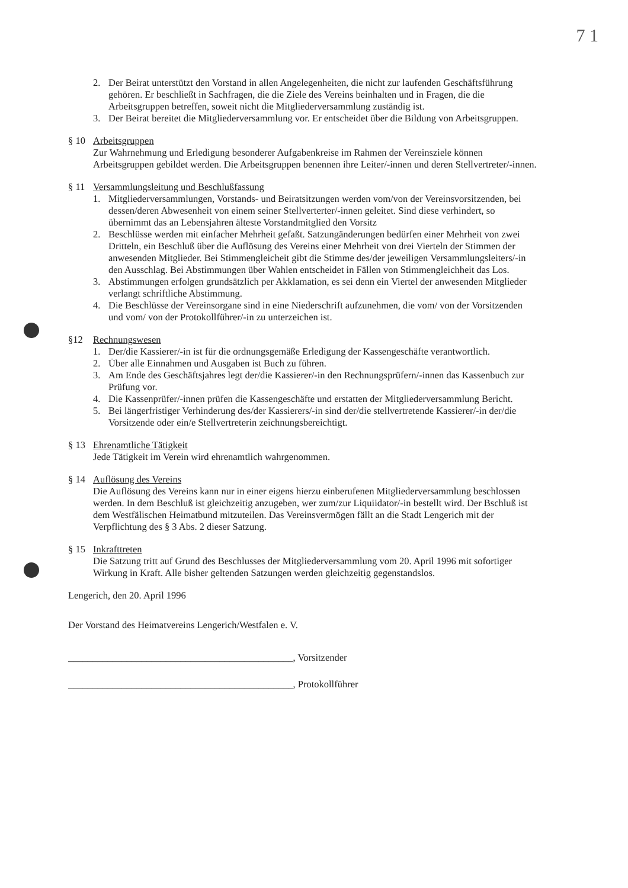7 1
2. Der Beirat unterstützt den Vorstand in allen Angelegenheiten, die nicht zur laufenden Geschäftsführung gehören. Er beschließt in Sachfragen, die die Ziele des Vereins beinhalten und in Fragen, die die Arbeitsgruppen betreffen, soweit nicht die Mitgliederversammlung zuständig ist.
3. Der Beirat bereitet die Mitgliederversammlung vor. Er entscheidet über die Bildung von Arbeitsgruppen.
§ 10 Arbeitsgruppen
Zur Wahrnehmung und Erledigung besonderer Aufgabenkreise im Rahmen der Vereinsziele können Arbeitsgruppen gebildet werden. Die Arbeitsgruppen benennen ihre Leiter/-innen und deren Stellvertreter/-innen.
§ 11 Versammlungsleitung und Beschlußfassung
1. Mitgliederversammlungen, Vorstands- und Beiratsitzungen werden vom/von der Vereinsvorsitzenden, bei dessen/deren Abwesenheit von einem seiner Stellverterter/-innen geleitet. Sind diese verhindert, so übernimmt das an Lebensjahren älteste Vorstandmitglied den Vorsitz
2. Beschlüsse werden mit einfacher Mehrheit gefaßt. Satzungänderungen bedürfen einer Mehrheit von zwei Dritteln, ein Beschluß über die Auflösung des Vereins einer Mehrheit von drei Vierteln der Stimmen der anwesenden Mitglieder. Bei Stimmengleicheit gibt die Stimme des/der jeweiligen Versammlungsleiters/-in den Ausschlag. Bei Abstimmungen über Wahlen entscheidet in Fällen von Stimmengleichheit das Los.
3. Abstimmungen erfolgen grundsätzlich per Akklamation, es sei denn ein Viertel der anwesenden Mitglieder verlangt schriftliche Abstimmung.
4. Die Beschlüsse der Vereinsorgane sind in eine Niederschrift aufzunehmen, die vom/ von der Vorsitzenden und vom/ von der Protokollführer/-in zu unterzeichen ist.
§12 Rechnungswesen
1. Der/die Kassierer/-in ist für die ordnungsgemäße Erledigung der Kassengeschäfte verantwortlich.
2. Über alle Einnahmen und Ausgaben ist Buch zu führen.
3. Am Ende des Geschäftsjahres legt der/die Kassierer/-in den Rechnungsprüfern/-innen das Kassenbuch zur Prüfung vor.
4. Die Kassenprüfer/-innen prüfen die Kassengeschäfte und erstatten der Mitgliederversammlung Bericht.
5. Bei längerfristiger Verhinderung des/der Kassierers/-in sind der/die stellvertretende Kassierer/-in der/die Vorsitzende oder ein/e Stellvertreterin zeichnungsbereichtigt.
§ 13 Ehrenamtliche Tätigkeit
Jede Tätigkeit im Verein wird ehrenamtlich wahrgenommen.
§ 14 Auflösung des Vereins
Die Auflösung des Vereins kann nur in einer eigens hierzu einberufenen Mitgliederversammlung beschlossen werden. In dem Beschluß ist gleichzeitig anzugeben, wer zum/zur Liquiidator/-in bestellt wird. Der Bschluß ist dem Westfälischen Heimatbund mitzuteilen. Das Vereinsvermögen fällt an die Stadt Lengerich mit der Verpflichtung des § 3 Abs. 2 dieser Satzung.
§ 15 Inkrafttreten
Die Satzung tritt auf Grund des Beschlusses der Mitgliederversammlung vom 20. April 1996 mit sofortiger Wirkung in Kraft. Alle bisher geltenden Satzungen werden gleichzeitig gegenstandslos.
Lengerich, den 20. April 1996
Der Vorstand des Heimatvereins Lengerich/Westfalen e. V.
______________________________________________, Vorsitzender
______________________________________________, Protokollführer